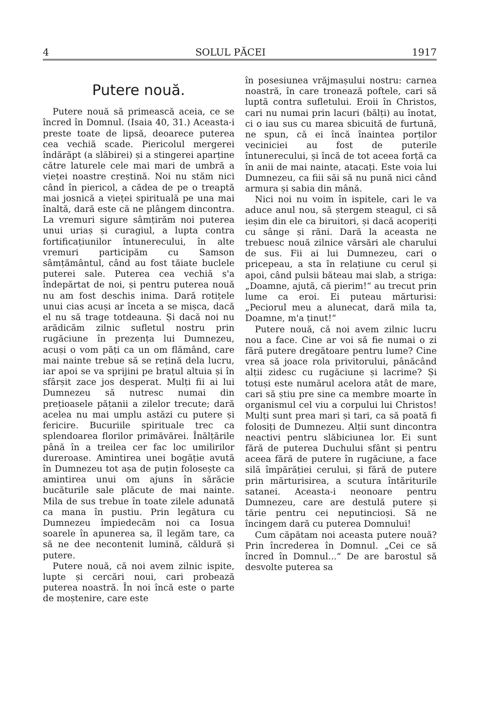4 SOLUL PĂCEI 1917
Putere nouă.
Putere nouă să primească aceia, ce se încred în Domnul. (Isaia 40, 31.) Aceasta-i preste toate de lipsă, deoarece puterea cea vechiă scade. Piericolul mergerei îndărăpt (a slăbirei) și a stingerei aparține către laturele cele mai mari de umbră a vieței noastre creștină. Noi nu stăm nici când în piericol, a cădea de pe o treaptă mai josnică a vieței spirituală pe una mai înaltă, dară este că ne plângem dincontra. La vremuri sigure sâmțirăm noi puterea unui uriaș și curagiul, a lupta contra fortificațiunilor întunerecului, în alte vremuri participăm cu Samson sâmțământul, când au fost tăiate buclele puterei sale. Puterea cea vechiă s'a îndepărtat de noi, și pentru puterea nouă nu am fost deschis inima. Dară rotițele unui cias acuși ar înceta a se mișca, dacă el nu să trage totdeauna. Și dacă noi nu arădicăm zilnic sufletul nostru prin rugăciune în prezența lui Dumnezeu, acuși o vom păți ca un om flămând, care mai nainte trebue să se rețină dela lucru, iar apoi se va sprijini pe brațul altuia și în sfârșit zace jos desperat. Mulți fii ai lui Dumnezeu să nutresc numai din prețioasele pățanii a zilelor trecute; dară acelea nu mai umplu astăzi cu putere și fericire. Bucuriile spirituale trec ca splendoarea florilor primăvărei. Înălțările până în a treilea cer fac loc umilirilor dureroase. Amintirea unei bogăție avută în Dumnezeu tot așa de puțin folosește ca amintirea unui om ajuns în sărăcie bucăturile sale plăcute de mai nainte. Mila de sus trebue în toate zilele adunată ca mana în pustiu. Prin legătura cu Dumnezeu împiedecăm noi ca Iosua soarele în apunerea sa, îl legăm tare, ca să ne dee necontenit lumină, căldură și putere.
Putere nouă, că noi avem zilnic ispite, lupte și cercări noui, cari probează puterea noastră. În noi încă este o parte de moștenire, care este
în posesiunea vrăjmașului nostru: carnea noastră, în care tronează poftele, cari să luptă contra sufletului. Eroii în Christos, cari nu numai prin lacuri (bălți) au înotat, ci o iau sus cu marea sbicuită de furtună, ne spun, că ei încă înaintea porților veciniciei au fost de puterile întunerecului, și încă de tot aceea forță ca în anii de mai nainte, atacați. Este voia lui Dumnezeu, ca fiii săi să nu pună nici când armura și sabia din mână.
Nici noi nu voim în ispitele, cari le va aduce anul nou, să ștergem steagul, ci să ieșim din ele ca biruitori, și dacă acoperiți cu sânge și răni. Dară la aceasta ne trebuesc nouă zilnice vărsări ale charului de sus. Fii ai lui Dumnezeu, cari o pricepeau, a sta în relațiune cu cerul și apoi, când pulsii băteau mai slab, a striga: „Doamne, ajută, că pierim!“ au trecut prin lume ca eroi. Ei puteau mărturisi: „Peciorul meu a alunecat, dară mila ta, Doamne, m'a ținut!“
Putere nouă, că noi avem zilnic lucru nou a face. Cine ar voi să fie numai o zi fără putere dregătoare pentru lume? Cine vrea să joace rola privitorului, pânăcând alții zidesc cu rugăciune și lacrime? Și totuși este numărul acelora atât de mare, cari să știu pre sine ca membre moarte în organismul cel viu a corpului lui Christos! Mulți sunt prea mari și tari, ca să poată fi folosiți de Dumnezeu. Alții sunt dincontra neactivi pentru slăbiciunea lor. Ei sunt fără de puterea Duchului sfânt și pentru aceea fără de putere în rugăciune, a face silă împărăției cerului, și fără de putere prin mărturisirea, a scutura întăriturile satanei. Aceasta-i neonoare pentru Dumnezeu, care are destulă putere și tărie pentru cei neputincioși. Să ne încingem dară cu puterea Domnului!
Cum căpătam noi aceasta putere nouă? Prin încrederea în Domnul. „Cei ce să încred în Domnul...“ De are barostul să desvolte puterea sa